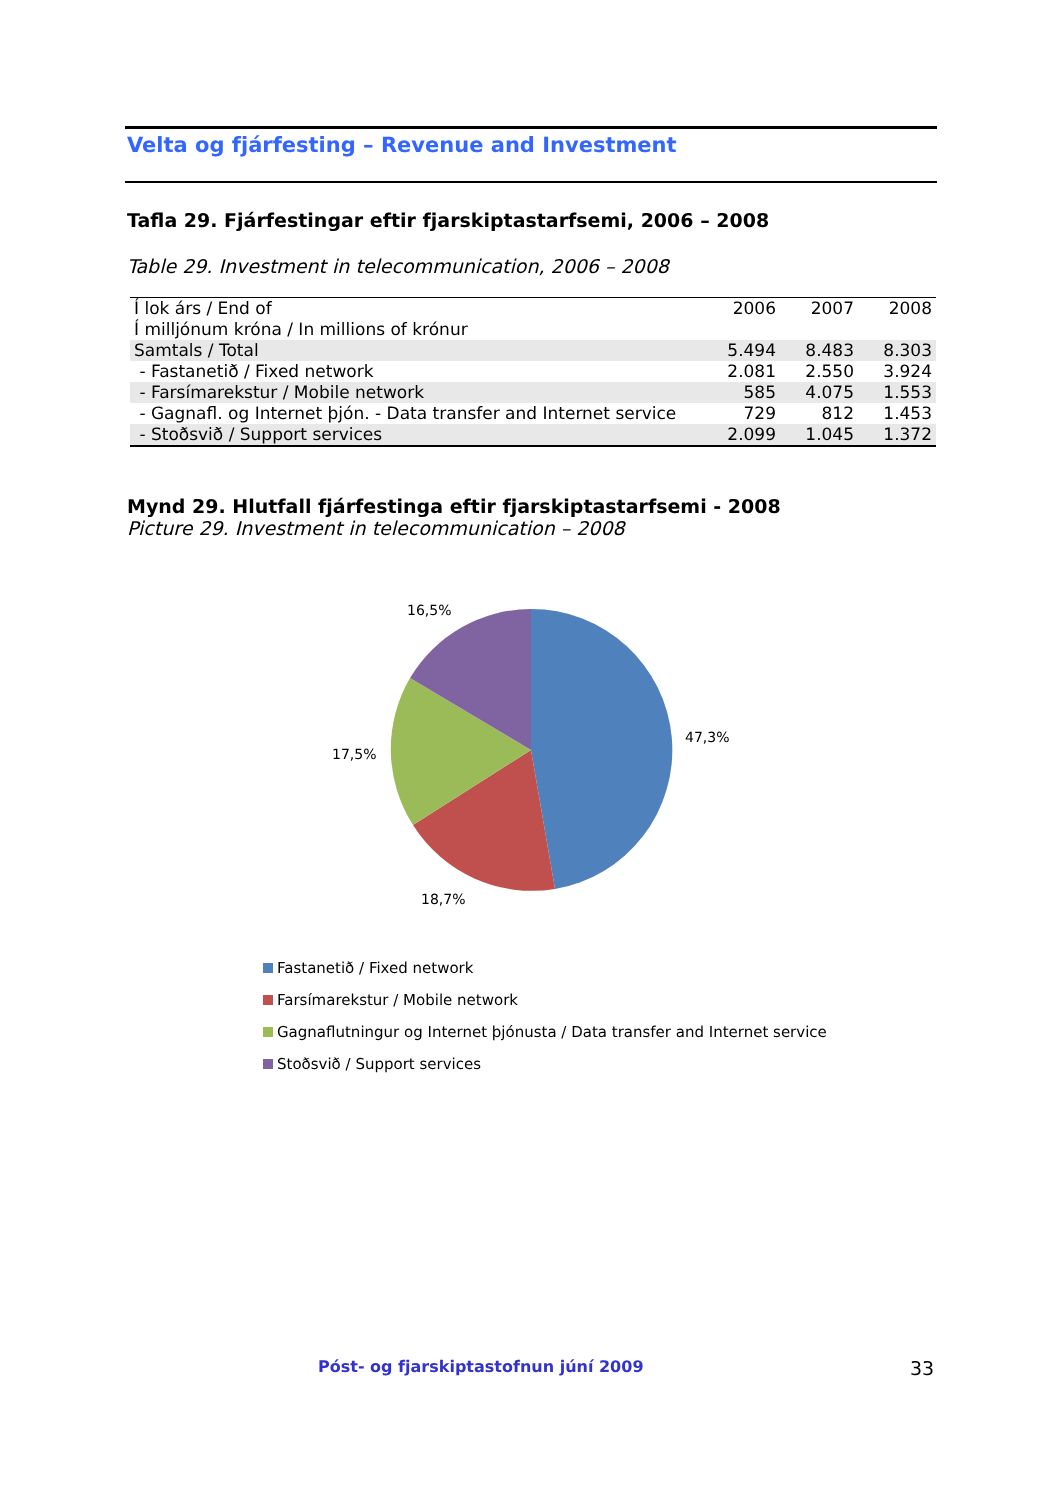Velta og fjárfesting – Revenue and Investment
Tafla 29. Fjárfestingar eftir fjarskiptastarfsemi, 2006 – 2008
Table 29. Investment in telecommunication, 2006 – 2008
| Í lok árs / End of | 2006 | 2007 | 2008 |
| Í milljónum króna / In millions of krónur | | | |
| Samtals / Total | 5.494 | 8.483 | 8.303 |
| - Fastanetið / Fixed network | 2.081 | 2.550 | 3.924 |
| - Farsímarekstur / Mobile network | 585 | 4.075 | 1.553 |
| - Gagnafl. og Internet þjón. - Data transfer and Internet service | 729 | 812 | 1.453 |
| - Stoðsvið / Support services | 2.099 | 1.045 | 1.372 |
Mynd 29. Hlutfall fjárfestinga eftir fjarskiptastarfsemi - 2008
Picture 29. Investment in telecommunication – 2008
16,5%
47,3%
17,5%
18,7%
Fastanetið / Fixed network
Farsímarekstur / Mobile network
Gagnaflutningur og Internet þjónusta / Data transfer and Internet service
Stoðsvið / Support services
Póst- og fjarskiptastofnun júní 2009
33